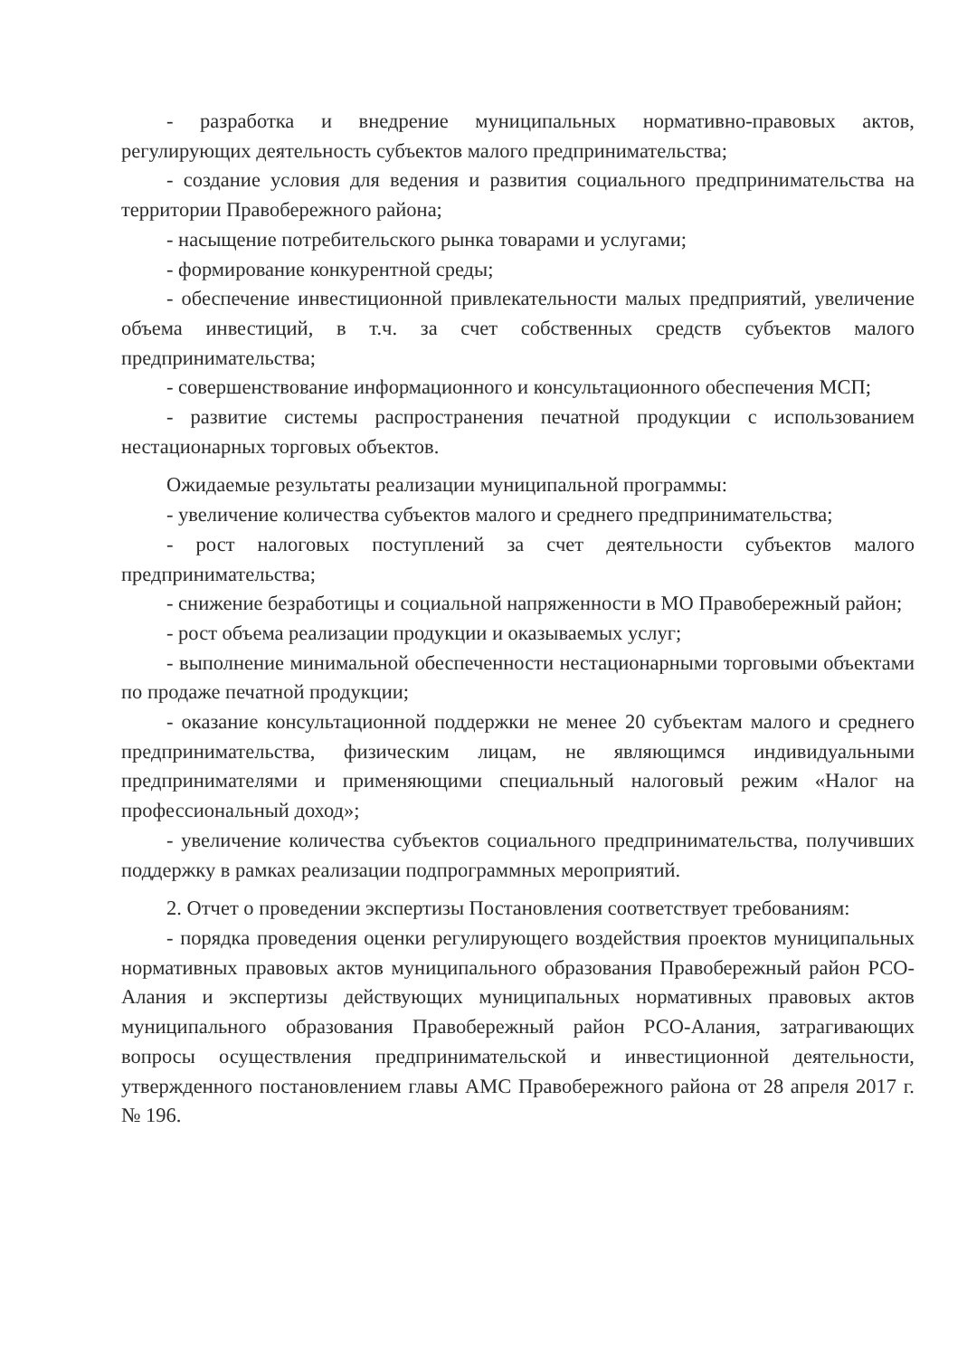- разработка и внедрение муниципальных нормативно-правовых актов, регулирующих деятельность субъектов малого предпринимательства;
- создание условия для ведения и развития социального предпринимательства на территории Правобережного района;
- насыщение потребительского рынка товарами и услугами;
- формирование конкурентной среды;
- обеспечение инвестиционной привлекательности малых предприятий, увеличение объема инвестиций, в т.ч. за счет собственных средств субъектов малого предпринимательства;
- совершенствование информационного и консультационного обеспечения МСП;
- развитие системы распространения печатной продукции с использованием нестационарных торговых объектов.
Ожидаемые результаты реализации муниципальной программы:
- увеличение количества субъектов малого и среднего предпринимательства;
- рост налоговых поступлений за счет деятельности субъектов малого предпринимательства;
- снижение безработицы и социальной напряженности в МО Правобережный район;
- рост объема реализации продукции и оказываемых услуг;
- выполнение минимальной обеспеченности нестационарными торговыми объектами по продаже печатной продукции;
- оказание консультационной поддержки не менее 20 субъектам малого и среднего предпринимательства, физическим лицам, не являющимся индивидуальными предпринимателями и применяющими специальный налоговый режим «Налог на профессиональный доход»;
- увеличение количества субъектов социального предпринимательства, получивших поддержку в рамках реализации подпрограммных мероприятий.
2. Отчет о проведении экспертизы Постановления соответствует требованиям:
- порядка проведения оценки регулирующего воздействия проектов муниципальных нормативных правовых актов муниципального образования Правобережный район РСО-Алания и экспертизы действующих муниципальных нормативных правовых актов муниципального образования Правобережный район РСО-Алания, затрагивающих вопросы осуществления предпринимательской и инвестиционной деятельности, утвержденного постановлением главы АМС Правобережного района от 28 апреля 2017 г. № 196.